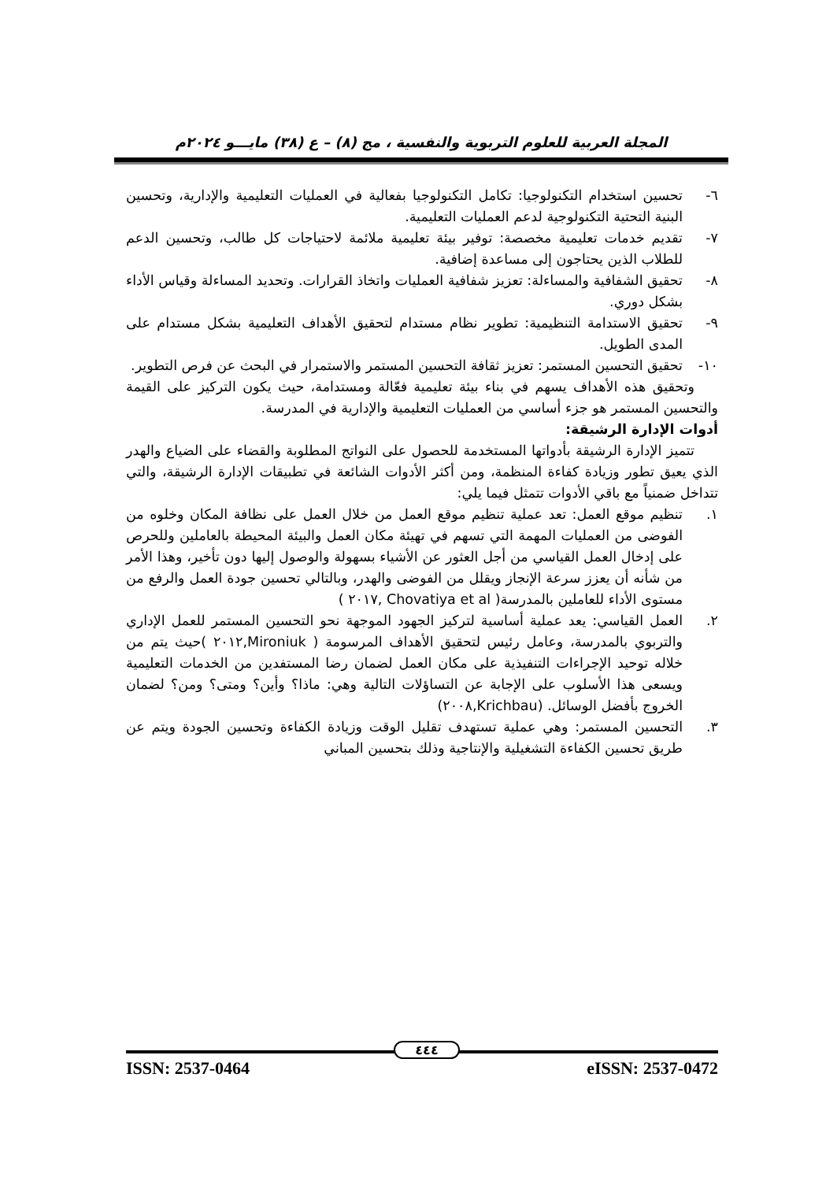المجلة العربية للعلوم التربوية والنفسية ، مج (٨) – ع (٣٨) مايـــو ٢٠٢٤م
٦- تحسين استخدام التكنولوجيا: تكامل التكنولوجيا بفعالية في العمليات التعليمية والإدارية، وتحسين البنية التحتية التكنولوجية لدعم العمليات التعليمية.
٧- تقديم خدمات تعليمية مخصصة: توفير بيئة تعليمية ملائمة لاحتياجات كل طالب، وتحسين الدعم للطلاب الذين يحتاجون إلى مساعدة إضافية.
٨- تحقيق الشفافية والمساءلة: تعزيز شفافية العمليات واتخاذ القرارات. وتحديد المساءلة وقياس الأداء بشكل دوري.
٩- تحقيق الاستدامة التنظيمية: تطوير نظام مستدام لتحقيق الأهداف التعليمية بشكل مستدام على المدى الطويل.
١٠- تحقيق التحسين المستمر: تعزيز ثقافة التحسين المستمر والاستمرار في البحث عن فرص التطوير.
وتحقيق هذه الأهداف يسهم في بناء بيئة تعليمية فعّالة ومستدامة، حيث يكون التركيز على القيمة والتحسين المستمر هو جزء أساسي من العمليات التعليمية والإدارية في المدرسة.
أدوات الإدارة الرشيقة:
تتميز الإدارة الرشيقة بأدواتها المستخدمة للحصول على النواتج المطلوبة والقضاء على الضياع والهدر الذي يعيق تطور وزيادة كفاءة المنظمة، ومن أكثر الأدوات الشائعة في تطبيقات الإدارة الرشيقة، والتي تتداخل ضمنياً مع باقي الأدوات تتمثل فيما يلي:
١. تنظيم موقع العمل: تعد عملية تنظيم موقع العمل من خلال العمل على نظافة المكان وخلوه من الفوضى من العمليات المهمة التي تسهم في تهيئة مكان العمل والبيئة المحيطة بالعاملين وللحرص على إدخال العمل القياسي من أجل العثور عن الأشياء بسهولة والوصول إليها دون تأخير، وهذا الأمر من شأنه أن يعزز سرعة الإنجاز ويقلل من الفوضى والهدر، وبالتالي تحسين جودة العمل والرفع من مستوى الأداء للعاملين بالمدرسة( Chovatiya et al ,٢٠١٧ )
٢. العمل القياسي: يعد عملية أساسية لتركيز الجهود الموجهة نحو التحسين المستمر للعمل الإداري والتربوي بالمدرسة، وعامل رئيس لتحقيق الأهداف المرسومة ( Mironiuk,٢٠١٢ )حيث يتم من خلاله توحيد الإجراءات التنفيذية على مكان العمل لضمان رضا المستفدين من الخدمات التعليمية ويسعى هذا الأسلوب على الإجابة عن التساؤلات التالية وهي: ماذا؟ وأين؟ ومتى؟ ومن؟ لضمان الخروج بأفضل الوسائل. (Krichbau,٢٠٠٨)
٣. التحسين المستمر: وهي عملية تستهدف تقليل الوقت وزيادة الكفاءة وتحسين الجودة ويتم عن طريق تحسين الكفاءة التشغيلية والإنتاجية وذلك بتحسين المباني
٤٤٤
ISSN: 2537-0464 eISSN: 2537-0472